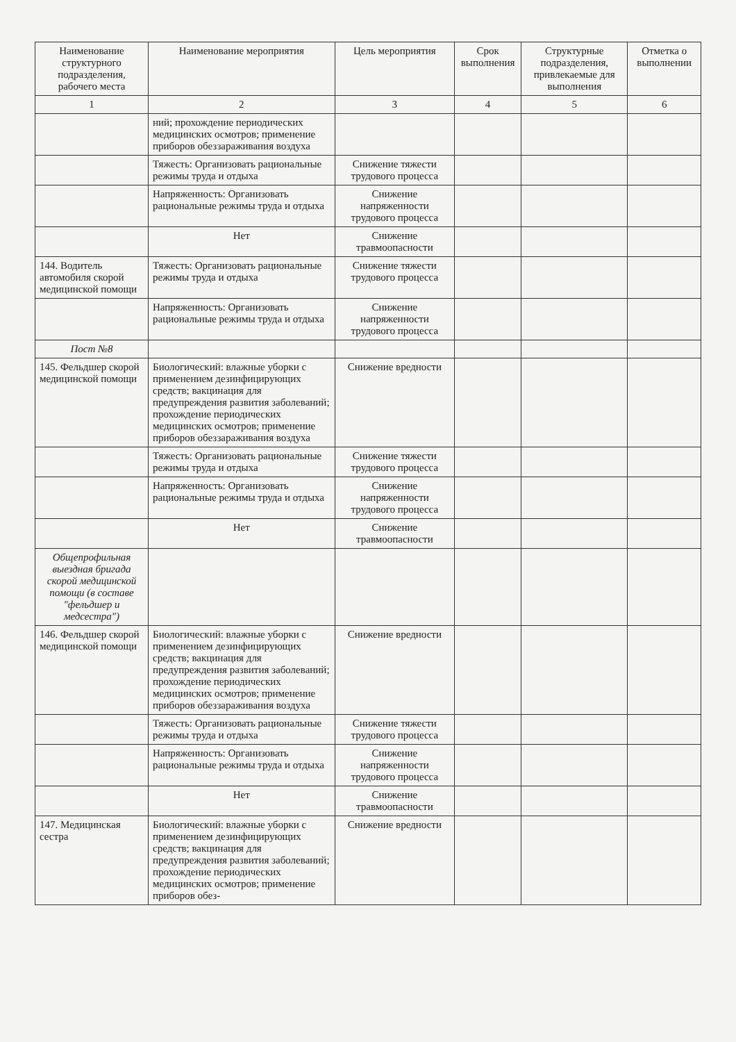| Наименование структурного подразделения, рабочего места | Наименование мероприятия | Цель мероприятия | Срок выполнения | Структурные подразделения, привлекаемые для выполнения | Отметка о выполнении |
| --- | --- | --- | --- | --- | --- |
| 1 | 2 | 3 | 4 | 5 | 6 |
| | ний; прохождение периодических медицинских осмотров; применение приборов обеззараживания воздуха | | | | |
| | Тяжесть: Организовать рациональные режимы труда и отдыха | Снижение тяжести трудового процесса | | | |
| | Напряженность: Организовать рациональные режимы труда и отдыха | Снижение напряженности трудового процесса | | | |
| | Нет | Снижение травмоопасности | | | |
| 144. Водитель автомобиля скорой медицинской помощи | Тяжесть: Организовать рациональные режимы труда и отдыха | Снижение тяжести трудового процесса | | | |
| | Напряженность: Организовать рациональные режимы труда и отдыха | Снижение напряженности трудового процесса | | | |
| Пост №8 | | | | | |
| 145. Фельдшер скорой медицинской помощи | Биологический: влажные уборки с применением дезинфицирующих средств; вакцинация для предупреждения развития заболеваний; прохождение периодических медицинских осмотров; применение приборов обеззараживания воздуха | Снижение вредности | | | |
| | Тяжесть: Организовать рациональные режимы труда и отдыха | Снижение тяжести трудового процесса | | | |
| | Напряженность: Организовать рациональные режимы труда и отдыха | Снижение напряженности трудового процесса | | | |
| | Нет | Снижение травмоопасности | | | |
| Общепрофильная выездная бригада скорой медицинской помощи (в составе "фельдшер и медсестра") | | | | | |
| 146. Фельдшер скорой медицинской помощи | Биологический: влажные уборки с применением дезинфицирующих средств; вакцинация для предупреждения развития заболеваний; прохождение периодических медицинских осмотров; применение приборов обеззараживания воздуха | Снижение вредности | | | |
| | Тяжесть: Организовать рациональные режимы труда и отдыха | Снижение тяжести трудового процесса | | | |
| | Напряженность: Организовать рациональные режимы труда и отдыха | Снижение напряженности трудового процесса | | | |
| | Нет | Снижение травмоопасности | | | |
| 147. Медицинская сестра | Биологический: влажные уборки с применением дезинфицирующих средств; вакцинация для предупреждения развития заболеваний; прохождение периодических медицинских осмотров; применение приборов обез- | Снижение вредности | | | |